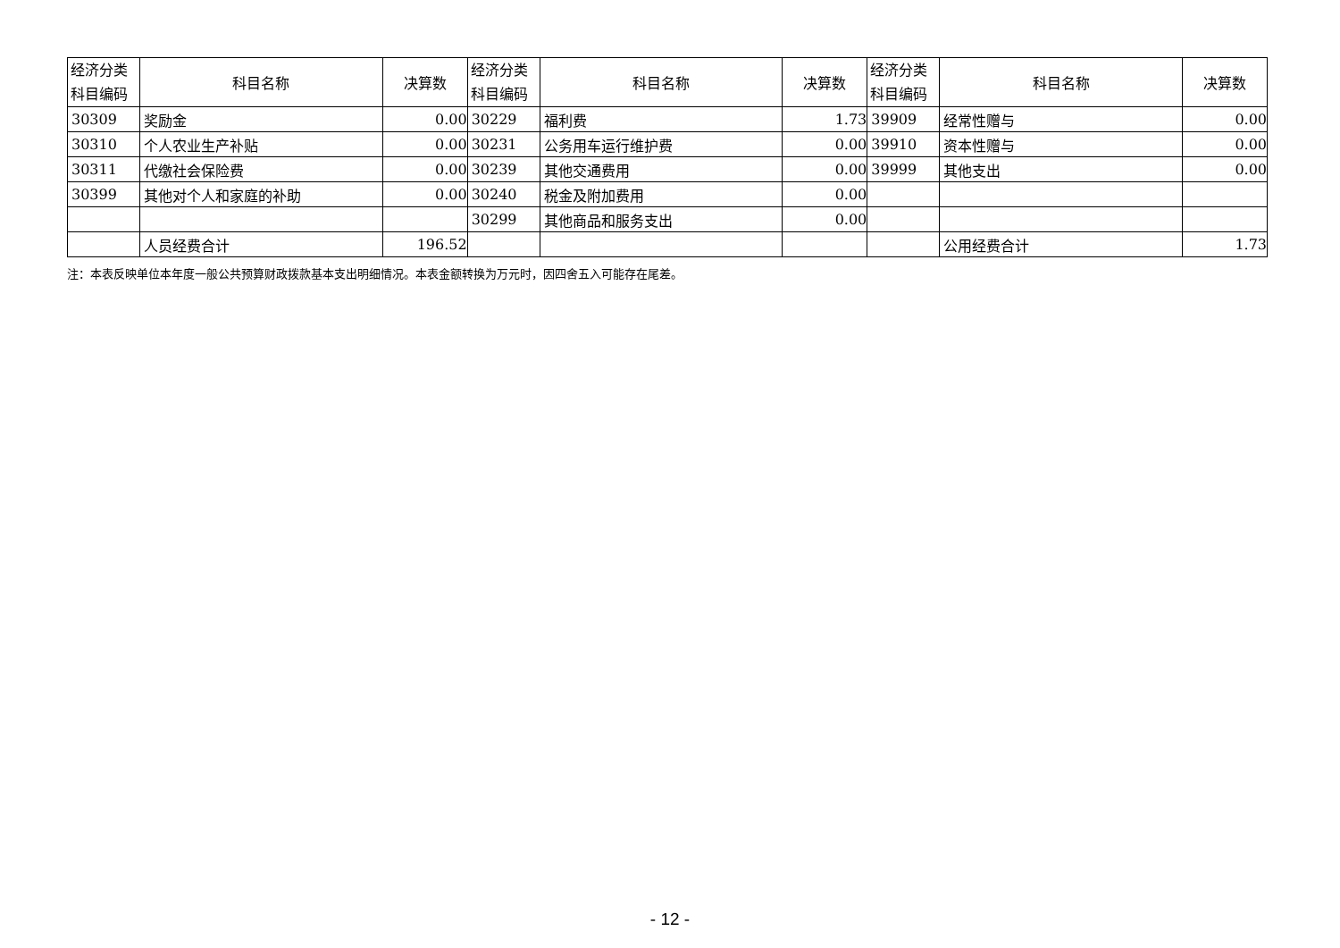| 经济分类 科目编码 | 科目名称 | 决算数 | 经济分类 科目编码 | 科目名称 | 决算数 | 经济分类 科目编码 | 科目名称 | 决算数 |
| --- | --- | --- | --- | --- | --- | --- | --- | --- |
| 30309 | 奖励金 | 0.00 | 30229 | 福利费 | 1.73 | 39909 | 经常性赠与 | 0.00 |
| 30310 | 个人农业生产补贴 | 0.00 | 30231 | 公务用车运行维护费 | 0.00 | 39910 | 资本性赠与 | 0.00 |
| 30311 | 代缴社会保险费 | 0.00 | 30239 | 其他交通费用 | 0.00 | 39999 | 其他支出 | 0.00 |
| 30399 | 其他对个人和家庭的补助 | 0.00 | 30240 | 税金及附加费用 | 0.00 | | | |
| | | | 30299 | 其他商品和服务支出 | 0.00 | | | |
| | 人员经费合计 | 196.52 | | | | | 公用经费合计 | 1.73 |
注：本表反映单位本年度一般公共预算财政拨款基本支出明细情况。本表金额转换为万元时，因四舍五入可能存在尾差。
- 12 -